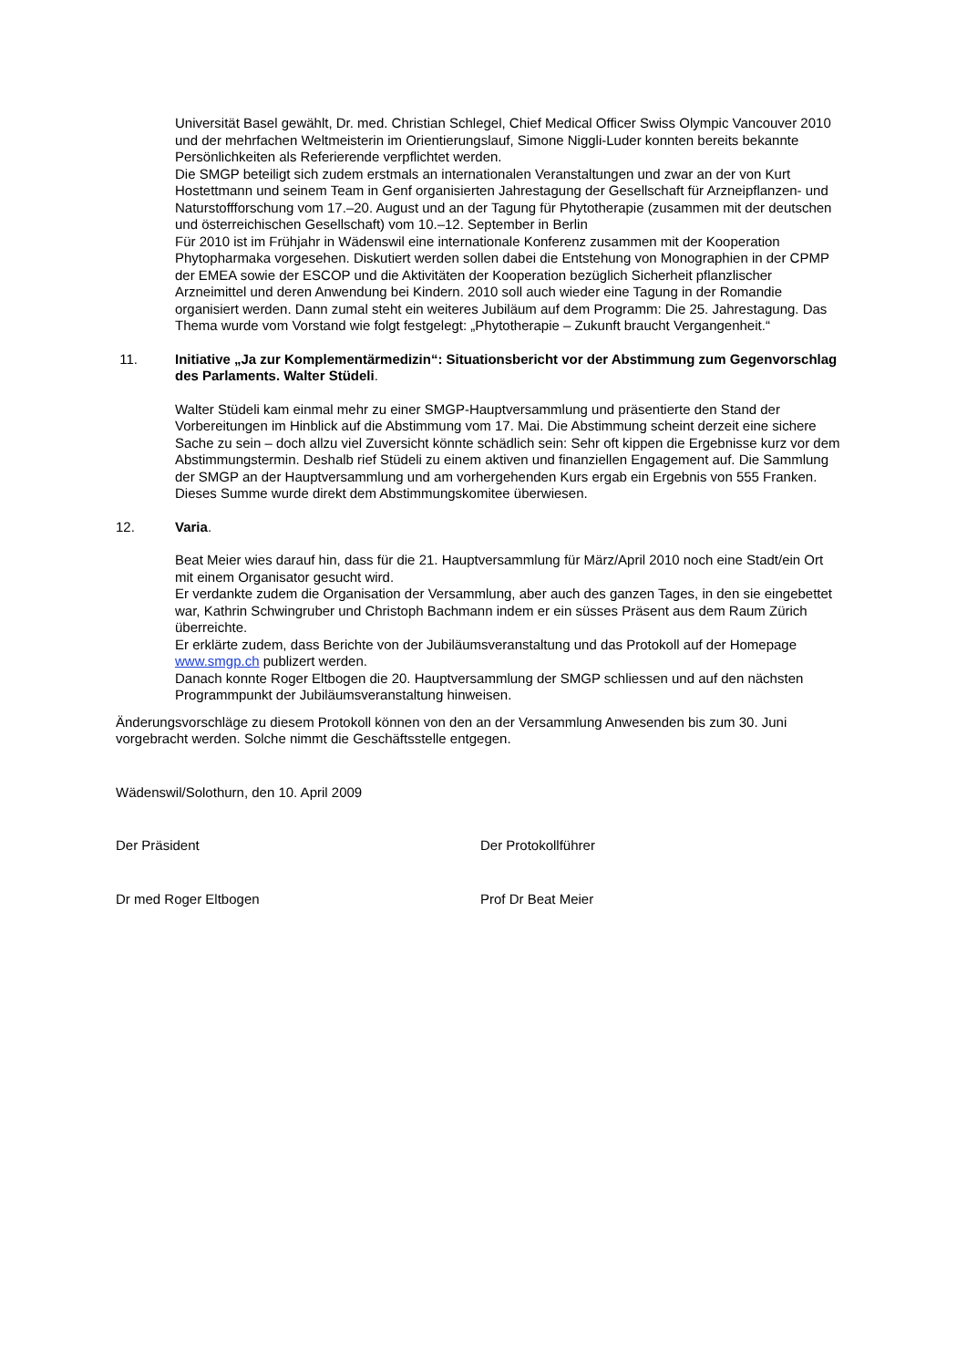Universität Basel gewählt, Dr. med. Christian Schlegel, Chief Medical Officer Swiss Olympic Vancouver 2010 und der mehrfachen Weltmeisterin im Orientierungslauf, Simone Niggli-Luder konnten bereits bekannte Persönlichkeiten als Referierende verpflichtet werden.
Die SMGP beteiligt sich zudem erstmals an internationalen Veranstaltungen und zwar an der von Kurt Hostettmann und seinem Team in Genf organisierten Jahrestagung der Gesellschaft für Arzneipflanzen- und Naturstoffforschung vom 17.–20. August und an der Tagung für Phytotherapie (zusammen mit der deutschen und österreichischen Gesellschaft) vom 10.–12. September in Berlin
Für 2010 ist im Frühjahr in Wädenswil eine internationale Konferenz zusammen mit der Kooperation Phytopharmaka vorgesehen. Diskutiert werden sollen dabei die Entstehung von Monographien in der CPMP der EMEA sowie der ESCOP und die Aktivitäten der Kooperation bezüglich Sicherheit pflanzlischer Arzneimittel und deren Anwendung bei Kindern. 2010 soll auch wieder eine Tagung in der Romandie organisiert werden. Dann zumal steht ein weiteres Jubiläum auf dem Programm: Die 25. Jahrestagung. Das Thema wurde vom Vorstand wie folgt festgelegt: „Phytotherapie – Zukunft braucht Vergangenheit.“
11. Initiative „Ja zur Komplementärmedizin“: Situationsbericht vor der Abstimmung zum Gegenvorschlag des Parlaments. Walter Stüdeli.
Walter Stüdeli kam einmal mehr zu einer SMGP-Hauptversammlung und präsentierte den Stand der Vorbereitungen im Hinblick auf die Abstimmung vom 17. Mai. Die Abstimmung scheint derzeit eine sichere Sache zu sein – doch allzu viel Zuversicht könnte schädlich sein: Sehr oft kippen die Ergebnisse kurz vor dem Abstimmungstermin. Deshalb rief Stüdeli zu einem aktiven und finanziellen Engagement auf. Die Sammlung der SMGP an der Hauptversammlung und am vorhergehenden Kurs ergab ein Ergebnis von 555 Franken. Dieses Summe wurde direkt dem Abstimmungskomitee überwiesen.
12. Varia.
Beat Meier wies darauf hin, dass für die 21. Hauptversammlung für März/April 2010 noch eine Stadt/ein Ort mit einem Organisator gesucht wird.
Er verdankte zudem die Organisation der Versammlung, aber auch des ganzen Tages, in den sie eingebettet war, Kathrin Schwingruber und Christoph Bachmann indem er ein süsses Präsent aus dem Raum Zürich überreichte.
Er erklärte zudem, dass Berichte von der Jubiläumsveranstaltung und das Protokoll auf der Homepage www.smgp.ch publizert werden.
Danach konnte Roger Eltbogen die 20. Hauptversammlung der SMGP schliessen und auf den nächsten Programmpunkt der Jubiläumsveranstaltung hinweisen.
Änderungsvorschläge zu diesem Protokoll können von den an der Versammlung Anwesenden bis zum 30. Juni vorgebracht werden. Solche nimmt die Geschäftsstelle entgegen.
Wädenswil/Solothurn, den 10. April 2009
Der Präsident Der Protokollführer
Dr med Roger Eltbogen Prof Dr Beat Meier